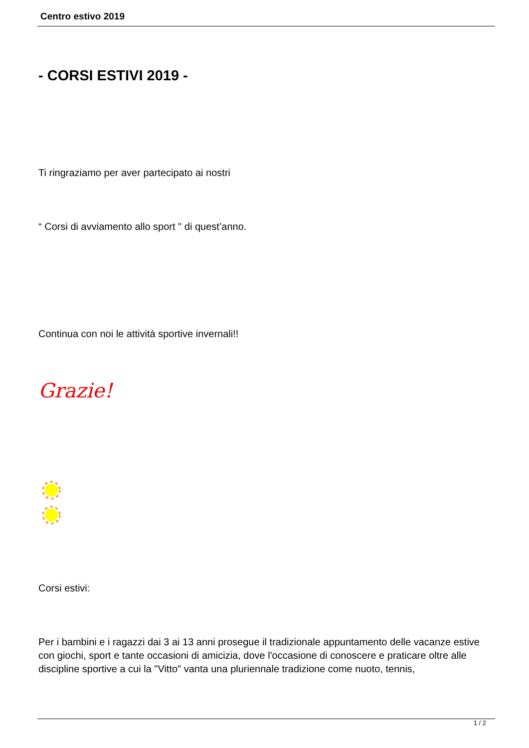Centro estivo 2019
- CORSI ESTIVI 2019 -
Ti ringraziamo per aver partecipato ai nostri
“ Corsi di avviamento allo sport " di quest’anno.
Continua con noi le attività sportive invernali!!
Grazie!
Corsi estivi:
Per i bambini e i ragazzi dai 3 ai 13 anni prosegue il tradizionale appuntamento delle vacanze estive con giochi, sport e tante occasioni di amicizia, dove l'occasione di conoscere e praticare oltre alle discipline sportive a cui la "Vitto" vanta una pluriennale tradizione come nuoto, tennis,
1 / 2